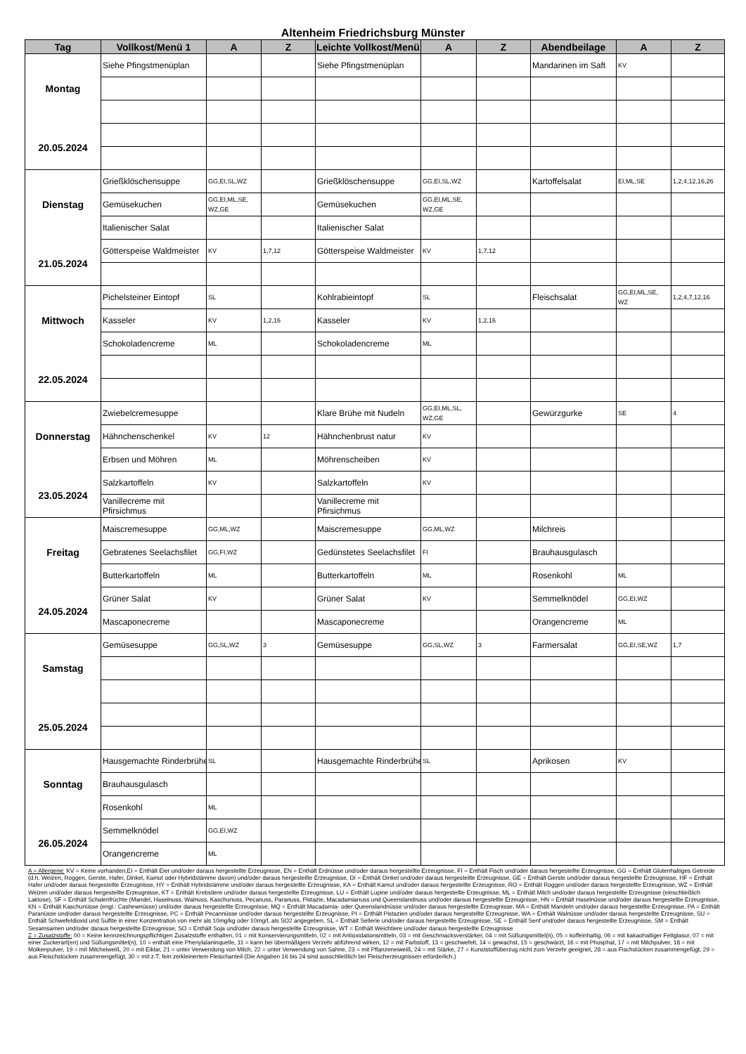Altenheim Friedrichsburg Münster
| Tag | Vollkost/Menü 1 | A | Z | Leichte Vollkost/Menü | A | Z | Abendbeilage | A | Z |
| --- | --- | --- | --- | --- | --- | --- | --- | --- | --- |
| Montag 20.05.2024 | Siehe Pfingstmenüplan | | | Siehe Pfingstmenüplan | | | Mandarinen im Saft | KV | |
| Dienstag 21.05.2024 | Grießklöschensuppe | GG,EI,SL,WZ | | Grießklöschensuppe | GG,EI,SL,WZ | | Kartoffelsalat | EI,ML,SE | 1,2,4,12,16,26 |
| | Gemüsekuchen | GG,EI,ML,SE, WZ,GE | | Gemüsekuchen | GG,EI,ML,SE, WZ,GE | | | | |
| | Italienischer Salat | | | Italienischer Salat | | | | | |
| | Götterspeise Waldmeister | KV | 1,7,12 | Götterspeise Waldmeister | KV | 1,7,12 | | | |
| Mittwoch 22.05.2024 | Pichelsteiner Eintopf | SL | | Kohlrabieintopf | SL | | Fleischsalat | GG,EI,ML,SE, WZ | 1,2,4,7,12,16 |
| | Kasseler | KV | 1,2,16 | Kasseler | KV | 1,2,16 | | | |
| | Schokoladencreme | ML | | Schokoladencreme | ML | | | | |
| Donnerstag 23.05.2024 | Zwiebelcremesuppe | | | Klare Brühe mit Nudeln | GG,EI,ML,SL, WZ,GE | | Gewürzgurke | SE | 4 |
| | Hähnchenschenkel | KV | 12 | Hähnchenbrust natur | KV | | | | |
| | Erbsen und Möhren | ML | | Möhrenscheiben | KV | | | | |
| | Salzkartoffeln | KV | | Salzkartoffeln | KV | | | | |
| | Vanillecreme mit Pfirsichmus | | | Vanillecreme mit Pfirsichmus | | | | | |
| Freitag 24.05.2024 | Maiscremesuppe | GG,ML,WZ | | Maiscremesuppe | GG,ML,WZ | | Milchreis | | |
| | Gebratenes Seelachsfilet | GG,FI,WZ | | Gedünstetes Seelachsfilet | FI | | Brauhausgulasch | | |
| | Butterkartoffeln | ML | | Butterkartoffeln | ML | | Rosenkohl | ML | |
| | Grüner Salat | KV | | Grüner Salat | KV | | Semmelknödel | GG,EI,WZ | |
| | Mascaponecreme | | | Mascaponecreme | | | Orangencreme | ML | |
| Samstag 25.05.2024 | Gemüsesuppe | GG,SL,WZ | 3 | Gemüsesuppe | GG,SL,WZ | 3 | Farmersalat | GG,EI,SE,WZ | 1,7 |
| Sonntag 26.05.2024 | Hausgemachte Rinderbrühe | SL | | Hausgemachte Rinderbrühe | SL | | Aprikosen | KV | |
| | Brauhausgulasch | | | | | | | | |
| | Rosenkohl | ML | | | | | | | |
| | Semmelknödel | GG,EI,WZ | | | | | | | |
| | Orangencreme | ML | | | | | | | |
A = Allergene: KV = Keine vorhanden,EI = Enthält Eier und/oder daraus hergestellte Erzeugnisse, EN = Enthält Erdnüsse und/oder daraus hergestellte Erzeugnisse, FI = Enthält Fisch und/oder daraus hergestellte Erzeugnisse, GG = Enthält Glutenhaltiges Getreide (d.h. Weizen, Roggen, Gerste, Hafer, Dinkel, Kamut oder Hybridstämme davon) und/oder daraus hergestellte Erzeugnisse, DI = Enthält Dinkel und/oder daraus hergestellte Erzeugnisse, GE = Enthält Gerste und/oder daraus hergestellte Erzeugnisse, HF = Enthält Hafer und/oder daraus hergestellte Erzeugnisse, HY = Enthält Hybridstämme und/oder daraus hergestellte Erzeugnisse, KA = Enthält Kamut und/oder daraus hergestellte Erzeugnisse, RO = Enthält Roggen und/oder daraus hergestellte Erzeugnisse, WZ = Enthält Weizen und/oder daraus hergestellte Erzeugnisse, KT = Enthält Krebstiere und/oder daraus hergestellte Erzeugnisse, LU = Enthält Lupine und/oder daraus hergestellte Erzeugnisse, ML = Enthält Milch und/oder daraus hergestellte Erzeugnisse (einschließlich Laktose), SF = Enthält Schalenfrüchte (Mandel, Haselnuss, Walnuss, Kaschunuss, Pecanuss, Paranuss, Pistazie, Macadamianuss und Queenslandnuss und/oder daraus hergestellte Erzeugnisse, HN = Enthält Haselnüsse und/oder daraus hergestellte Erzeugnisse, KN = Enthält Kaschunüsse (engl.: Cashewnüsse) und/oder daraus hergestellte Erzeugnisse, MQ = Enthält Macadamia- oder Queenslandnüsse und/oder daraus hergestellte Erzeugnisse, MA = Enthält Mandeln und/oder daraus hergestellte Erzeugnisse, PA = Enthält Paranüsse und/oder daraus hergestellte Erzeugnisse, PC = Enthält Pecannüsse und/oder daraus hergestellte Erzeugnisse, PI = Enthält Pistazien und/oder daraus hergestellte Erzeugnisse, WA = Enthält Walnüsse und/oder daraus hergestellte Erzeugnisse, SU = Enthält Schwefeldioxid und Sulfite in einer Konzentration von mehr als 10mg/kg oder 10mg/l, als SO2 angegeben, SL = Enthält Sellerie und/oder daraus hergestellte Erzeugnisse, SE = Enthält Senf und/oder daraus hergestellte Erzeugnisse, SM = Enthält Sesamsamen und/oder daraus hergestellte Erzeugnisse, SO = Enthält Soja und/oder daraus hergestellte Erzeugnisse, WT = Enthält Weichtiere und/oder daraus hergestellte Erzeugnisse
Z = Zusatzstoffe: 00 = Keine kennzeichnungspflichtigen Zusatzstoffe enthalten, 01 = mit Konservierungsmitteln, 02 = mit Antioxidationsmitteln, 03 = mit Geschmacksverstärker, 04 = mit Süßungsmittel(n), 05 = koffeinhaltig, 06 = mit kakaohaltiger Fettglasur, 07 = mit einer Zuckerart(en) und Süßungsmittel(n), 10 = enthält eine Phenylalaninquelle, 11 = kann bei übermäßigem Verzehr abführend wirken, 12 = mit Farbstoff, 13 = geschwefelt, 14 = gewachst, 15 = geschwärzt, 16 = mit Phosphat, 17 = mit Milchpulver, 18 = mit Molkenpulver, 19 = mit Milcheiweiß, 20 = mit Eiklar, 21 = unter Verwendung von Milch, 22 = unter Verwendung von Sahne, 23 = mit Pflanzeneiweiß, 24 = mit Stärke, 27 = Kunststoffüberzug nicht zum Verzehr geeignet, 28 = aus Fischstücken zusammengefügt, 29 = aus Fleischstücken zusammengefügt, 30 = mit z.T. fein zerkleinertem Fleischanteil (Die Angaben 16 bis 24 sind ausschließlich bei Fleischerzeugnissen erforderlich.)